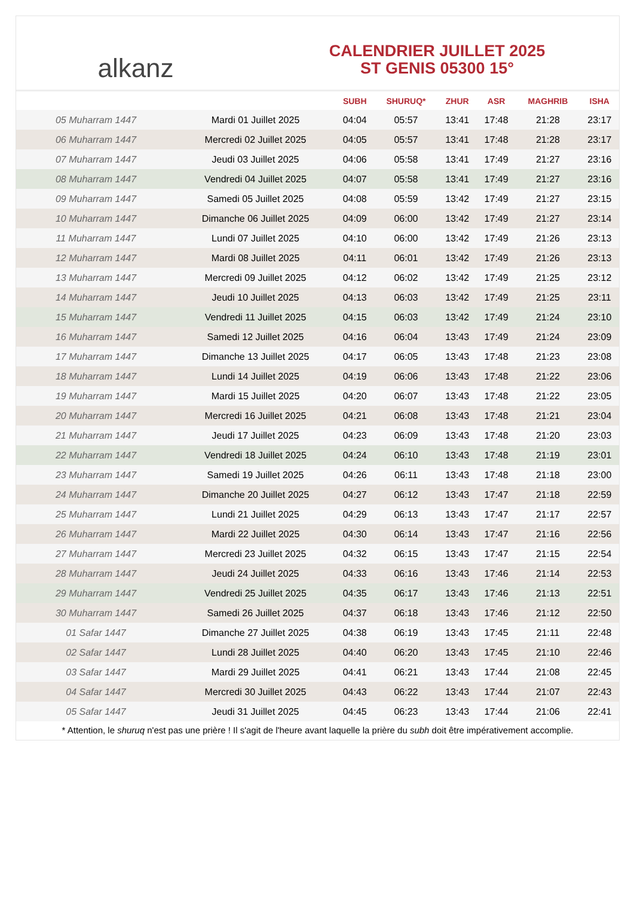alkanz
CALENDRIER JUILLET 2025
ST GENIS 05300 15°
| | | SUBH | SHURUQ* | ZHUR | ASR | MAGHRIB | ISHA |
| --- | --- | --- | --- | --- | --- | --- | --- |
| 05 Muharram 1447 | Mardi 01 Juillet 2025 | 04:04 | 05:57 | 13:41 | 17:48 | 21:28 | 23:17 |
| 06 Muharram 1447 | Mercredi 02 Juillet 2025 | 04:05 | 05:57 | 13:41 | 17:48 | 21:28 | 23:17 |
| 07 Muharram 1447 | Jeudi 03 Juillet 2025 | 04:06 | 05:58 | 13:41 | 17:49 | 21:27 | 23:16 |
| 08 Muharram 1447 | Vendredi 04 Juillet 2025 | 04:07 | 05:58 | 13:41 | 17:49 | 21:27 | 23:16 |
| 09 Muharram 1447 | Samedi 05 Juillet 2025 | 04:08 | 05:59 | 13:42 | 17:49 | 21:27 | 23:15 |
| 10 Muharram 1447 | Dimanche 06 Juillet 2025 | 04:09 | 06:00 | 13:42 | 17:49 | 21:27 | 23:14 |
| 11 Muharram 1447 | Lundi 07 Juillet 2025 | 04:10 | 06:00 | 13:42 | 17:49 | 21:26 | 23:13 |
| 12 Muharram 1447 | Mardi 08 Juillet 2025 | 04:11 | 06:01 | 13:42 | 17:49 | 21:26 | 23:13 |
| 13 Muharram 1447 | Mercredi 09 Juillet 2025 | 04:12 | 06:02 | 13:42 | 17:49 | 21:25 | 23:12 |
| 14 Muharram 1447 | Jeudi 10 Juillet 2025 | 04:13 | 06:03 | 13:42 | 17:49 | 21:25 | 23:11 |
| 15 Muharram 1447 | Vendredi 11 Juillet 2025 | 04:15 | 06:03 | 13:42 | 17:49 | 21:24 | 23:10 |
| 16 Muharram 1447 | Samedi 12 Juillet 2025 | 04:16 | 06:04 | 13:43 | 17:49 | 21:24 | 23:09 |
| 17 Muharram 1447 | Dimanche 13 Juillet 2025 | 04:17 | 06:05 | 13:43 | 17:48 | 21:23 | 23:08 |
| 18 Muharram 1447 | Lundi 14 Juillet 2025 | 04:19 | 06:06 | 13:43 | 17:48 | 21:22 | 23:06 |
| 19 Muharram 1447 | Mardi 15 Juillet 2025 | 04:20 | 06:07 | 13:43 | 17:48 | 21:22 | 23:05 |
| 20 Muharram 1447 | Mercredi 16 Juillet 2025 | 04:21 | 06:08 | 13:43 | 17:48 | 21:21 | 23:04 |
| 21 Muharram 1447 | Jeudi 17 Juillet 2025 | 04:23 | 06:09 | 13:43 | 17:48 | 21:20 | 23:03 |
| 22 Muharram 1447 | Vendredi 18 Juillet 2025 | 04:24 | 06:10 | 13:43 | 17:48 | 21:19 | 23:01 |
| 23 Muharram 1447 | Samedi 19 Juillet 2025 | 04:26 | 06:11 | 13:43 | 17:48 | 21:18 | 23:00 |
| 24 Muharram 1447 | Dimanche 20 Juillet 2025 | 04:27 | 06:12 | 13:43 | 17:47 | 21:18 | 22:59 |
| 25 Muharram 1447 | Lundi 21 Juillet 2025 | 04:29 | 06:13 | 13:43 | 17:47 | 21:17 | 22:57 |
| 26 Muharram 1447 | Mardi 22 Juillet 2025 | 04:30 | 06:14 | 13:43 | 17:47 | 21:16 | 22:56 |
| 27 Muharram 1447 | Mercredi 23 Juillet 2025 | 04:32 | 06:15 | 13:43 | 17:47 | 21:15 | 22:54 |
| 28 Muharram 1447 | Jeudi 24 Juillet 2025 | 04:33 | 06:16 | 13:43 | 17:46 | 21:14 | 22:53 |
| 29 Muharram 1447 | Vendredi 25 Juillet 2025 | 04:35 | 06:17 | 13:43 | 17:46 | 21:13 | 22:51 |
| 30 Muharram 1447 | Samedi 26 Juillet 2025 | 04:37 | 06:18 | 13:43 | 17:46 | 21:12 | 22:50 |
| 01 Safar 1447 | Dimanche 27 Juillet 2025 | 04:38 | 06:19 | 13:43 | 17:45 | 21:11 | 22:48 |
| 02 Safar 1447 | Lundi 28 Juillet 2025 | 04:40 | 06:20 | 13:43 | 17:45 | 21:10 | 22:46 |
| 03 Safar 1447 | Mardi 29 Juillet 2025 | 04:41 | 06:21 | 13:43 | 17:44 | 21:08 | 22:45 |
| 04 Safar 1447 | Mercredi 30 Juillet 2025 | 04:43 | 06:22 | 13:43 | 17:44 | 21:07 | 22:43 |
| 05 Safar 1447 | Jeudi 31 Juillet 2025 | 04:45 | 06:23 | 13:43 | 17:44 | 21:06 | 22:41 |
* Attention, le shuruq n'est pas une prière ! Il s'agit de l'heure avant laquelle la prière du subh doit être impérativement accomplie.